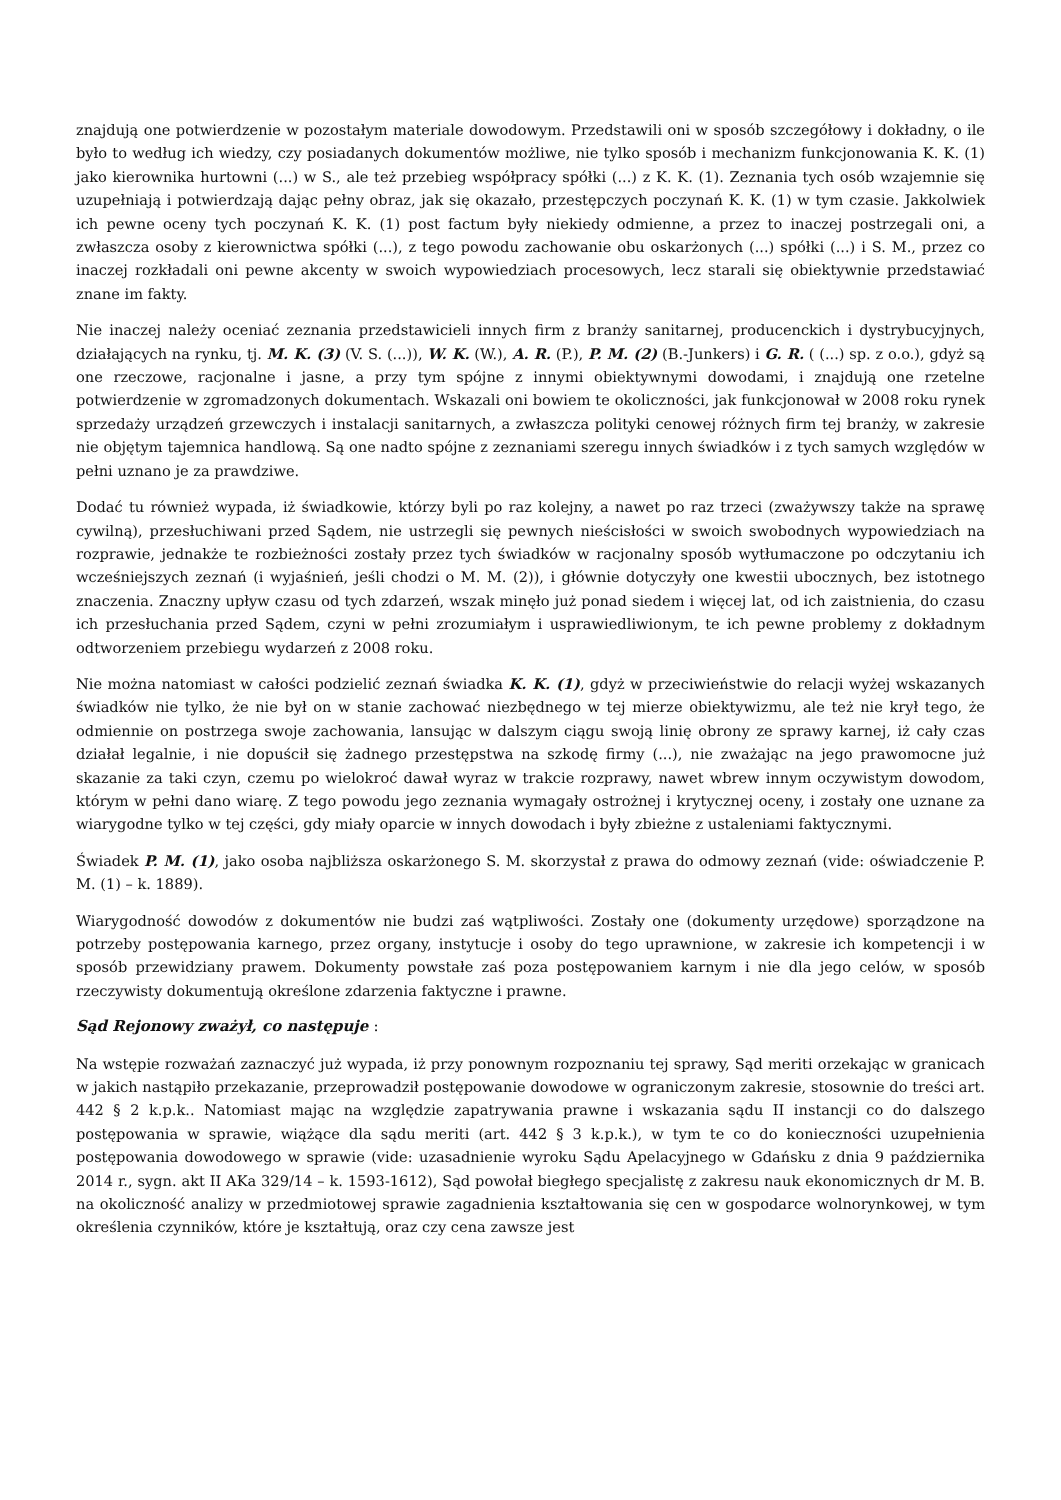znajdują one potwierdzenie w pozostałym materiale dowodowym. Przedstawili oni w sposób szczegółowy i dokładny, o ile było to według ich wiedzy, czy posiadanych dokumentów możliwe, nie tylko sposób i mechanizm funkcjonowania K. K. (1) jako kierownika hurtowni (...) w S., ale też przebieg współpracy spółki (...) z K. K. (1). Zeznania tych osób wzajemnie się uzupełniają i potwierdzają dając pełny obraz, jak się okazało, przestępczych poczynań K. K. (1) w tym czasie. Jakkolwiek ich pewne oceny tych poczynań K. K. (1) post factum były niekiedy odmienne, a przez to inaczej postrzegali oni, a zwłaszcza osoby z kierownictwa spółki (...), z tego powodu zachowanie obu oskarżonych (...) spółki (...) i S. M., przez co inaczej rozkładali oni pewne akcenty w swoich wypowiedziach procesowych, lecz starali się obiektywnie przedstawiać znane im fakty.
Nie inaczej należy oceniać zeznania przedstawicieli innych firm z branży sanitarnej, producenckich i dystrybucyjnych, działających na rynku, tj. M. K. (3) (V. S. (...)), W. K. (W.), A. R. (P.), P. M. (2) (B.-Junkers) i G. R. ( (...) sp. z o.o.), gdyż są one rzeczowe, racjonalne i jasne, a przy tym spójne z innymi obiektywnymi dowodami, i znajdują one rzetelne potwierdzenie w zgromadzonych dokumentach. Wskazali oni bowiem te okoliczności, jak funkcjonował w 2008 roku rynek sprzedaży urządzeń grzewczych i instalacji sanitarnych, a zwłaszcza polityki cenowej różnych firm tej branży, w zakresie nie objętym tajemnica handlową. Są one nadto spójne z zeznaniami szeregu innych świadków i z tych samych względów w pełni uznano je za prawdziwe.
Dodać tu również wypada, iż świadkowie, którzy byli po raz kolejny, a nawet po raz trzeci (zważywszy także na sprawę cywilną), przesłuchiwani przed Sądem, nie ustrzegli się pewnych nieścisłości w swoich swobodnych wypowiedziach na rozprawie, jednakże te rozbieżności zostały przez tych świadków w racjonalny sposób wytłumaczone po odczytaniu ich wcześniejszych zeznań (i wyjaśnień, jeśli chodzi o M. M. (2)), i głównie dotyczyły one kwestii ubocznych, bez istotnego znaczenia. Znaczny upływ czasu od tych zdarzeń, wszak minęło już ponad siedem i więcej lat, od ich zaistnienia, do czasu ich przesłuchania przed Sądem, czyni w pełni zrozumiałym i usprawiedliwionym, te ich pewne problemy z dokładnym odtworzeniem przebiegu wydarzeń z 2008 roku.
Nie można natomiast w całości podzielić zeznań świadka K. K. (1), gdyż w przeciwieństwie do relacji wyżej wskazanych świadków nie tylko, że nie był on w stanie zachować niezbędnego w tej mierze obiektywizmu, ale też nie krył tego, że odmiennie on postrzega swoje zachowania, lansując w dalszym ciągu swoją linię obrony ze sprawy karnej, iż cały czas działał legalnie, i nie dopuścił się żadnego przestępstwa na szkodę firmy (...), nie zważając na jego prawomocne już skazanie za taki czyn, czemu po wielokroć dawał wyraz w trakcie rozprawy, nawet wbrew innym oczywistym dowodom, którym w pełni dano wiarę. Z tego powodu jego zeznania wymagały ostrożnej i krytycznej oceny, i zostały one uznane za wiarygodne tylko w tej części, gdy miały oparcie w innych dowodach i były zbieżne z ustaleniami faktycznymi.
Świadek P. M. (1), jako osoba najbliższa oskarżonego S. M. skorzystał z prawa do odmowy zeznań (vide: oświadczenie P. M. (1) – k. 1889).
Wiarygodność dowodów z dokumentów nie budzi zaś wątpliwości. Zostały one (dokumenty urzędowe) sporządzone na potrzeby postępowania karnego, przez organy, instytucje i osoby do tego uprawnione, w zakresie ich kompetencji i w sposób przewidziany prawem. Dokumenty powstałe zaś poza postępowaniem karnym i nie dla jego celów, w sposób rzeczywisty dokumentują określone zdarzenia faktyczne i prawne.
Sąd Rejonowy zważył, co następuje :
Na wstępie rozważań zaznaczyć już wypada, iż przy ponownym rozpoznaniu tej sprawy, Sąd meriti orzekając w granicach w jakich nastąpiło przekazanie, przeprowadził postępowanie dowodowe w ograniczonym zakresie, stosownie do treści art. 442 § 2 k.p.k.. Natomiast mając na względzie zapatrywania prawne i wskazania sądu II instancji co do dalszego postępowania w sprawie, wiążące dla sądu meriti (art. 442 § 3 k.p.k.), w tym te co do konieczności uzupełnienia postępowania dowodowego w sprawie (vide: uzasadnienie wyroku Sądu Apelacyjnego w Gdańsku z dnia 9 października 2014 r., sygn. akt II AKa 329/14 – k. 1593-1612), Sąd powołał biegłego specjalistę z zakresu nauk ekonomicznych dr M. B. na okoliczność analizy w przedmiotowej sprawie zagadnienia kształtowania się cen w gospodarce wolnorynkowej, w tym określenia czynników, które je kształtują, oraz czy cena zawsze jest